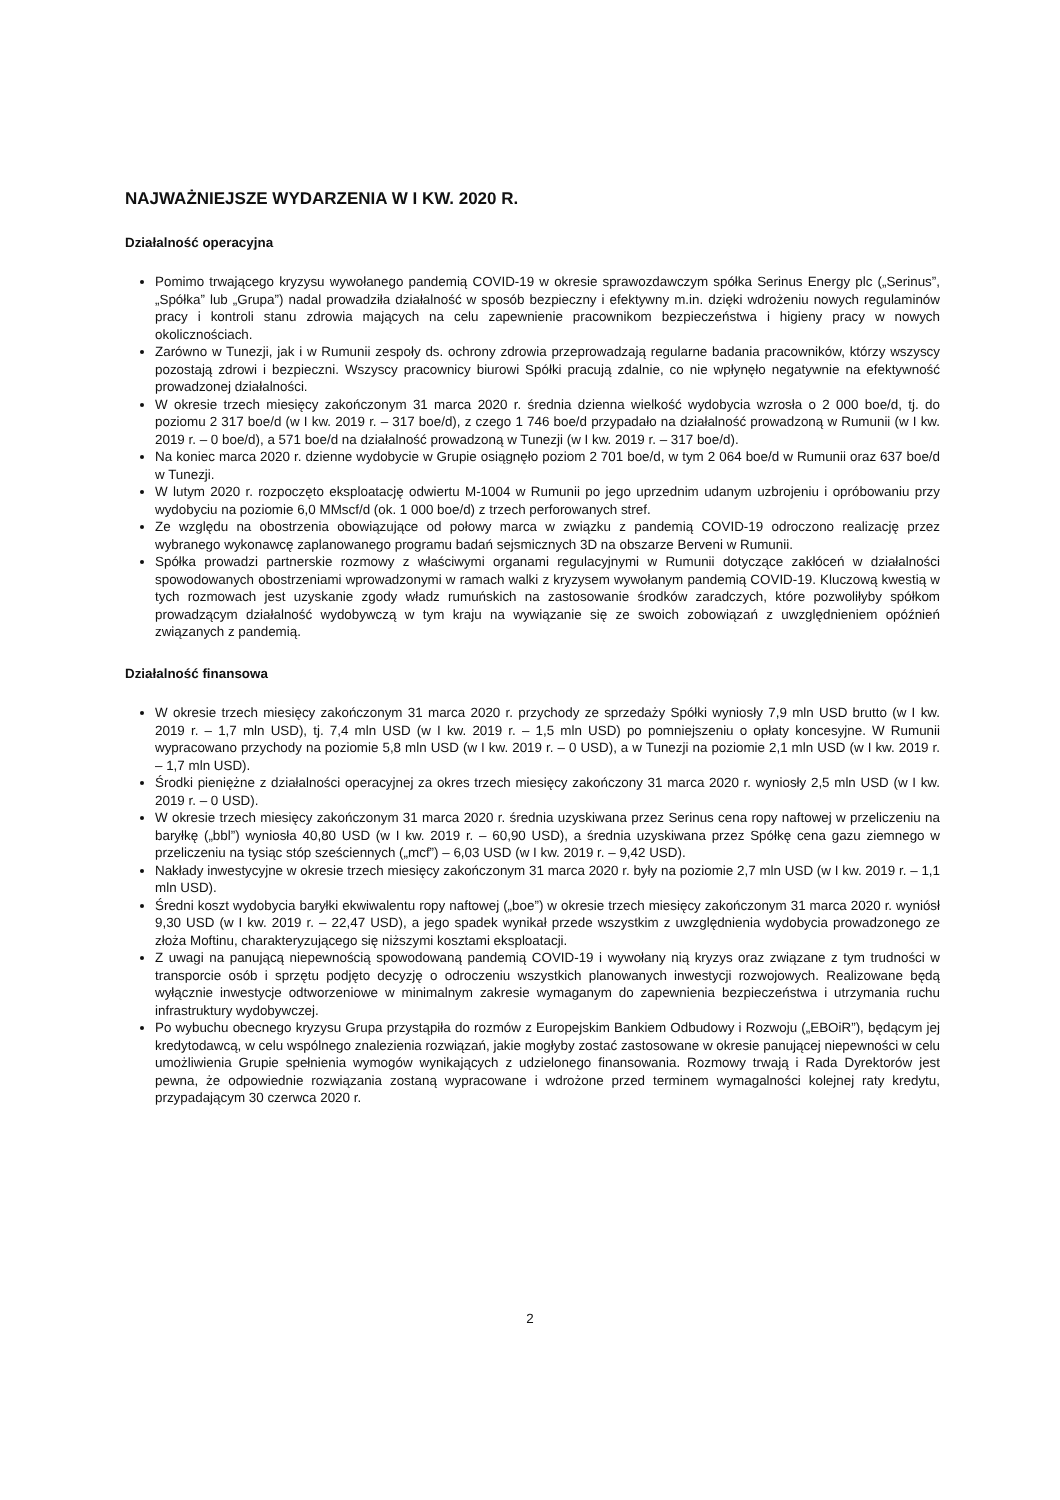NAJWAŻNIEJSZE WYDARZENIA W I KW. 2020 R.
Działalność operacyjna
Pomimo trwającego kryzysu wywołanego pandemią COVID-19 w okresie sprawozdawczym spółka Serinus Energy plc („Serinus”, „Spółka” lub „Grupa”) nadal prowadziła działalność w sposób bezpieczny i efektywny m.in. dzięki wdrożeniu nowych regulaminów pracy i kontroli stanu zdrowia mających na celu zapewnienie pracownikom bezpieczeństwa i higieny pracy w nowych okolicznościach.
Zarówno w Tunezji, jak i w Rumunii zespoły ds. ochrony zdrowia przeprowadzają regularne badania pracowników, którzy wszyscy pozostają zdrowi i bezpieczni. Wszyscy pracownicy biurowi Spółki pracują zdalnie, co nie wpłynęło negatywnie na efektywność prowadzonej działalności.
W okresie trzech miesięcy zakończonym 31 marca 2020 r. średnia dzienna wielkość wydobycia wzrosła o 2 000 boe/d, tj. do poziomu 2 317 boe/d (w I kw. 2019 r. – 317 boe/d), z czego 1 746 boe/d przypadało na działalność prowadzoną w Rumunii (w I kw. 2019 r. – 0 boe/d), a 571 boe/d na działalność prowadzoną w Tunezji (w I kw. 2019 r. – 317 boe/d).
Na koniec marca 2020 r. dzienne wydobycie w Grupie osiągnęło poziom 2 701 boe/d, w tym 2 064 boe/d w Rumunii oraz 637 boe/d w Tunezji.
W lutym 2020 r. rozpoczęto eksploatację odwiertu M-1004 w Rumunii po jego uprzednim udanym uzbrojeniu i opróbowaniu przy wydobyciu na poziomie 6,0 MMscf/d (ok. 1 000 boe/d) z trzech perforowanych stref.
Ze względu na obostrzenia obowiązujące od połowy marca w związku z pandemią COVID-19 odroczono realizację przez wybranego wykonawcę zaplanowanego programu badań sejsmicznych 3D na obszarze Berveni w Rumunii.
Spółka prowadzi partnerskie rozmowy z właściwymi organami regulacyjnymi w Rumunii dotyczące zakłóceń w działalności spowodowanych obostrzeniami wprowadzonymi w ramach walki z kryzysem wywołanym pandemią COVID-19. Kluczową kwestią w tych rozmowach jest uzyskanie zgody władz rumuńskich na zastosowanie środków zaradczych, które pozwoliłyby spółkom prowadzącym działalność wydobywczą w tym kraju na wywiązanie się ze swoich zobowiązań z uwzględnieniem opóźnień związanych z pandemią.
Działalność finansowa
W okresie trzech miesięcy zakończonym 31 marca 2020 r. przychody ze sprzedaży Spółki wyniosły 7,9 mln USD brutto (w I kw. 2019 r. – 1,7 mln USD), tj. 7,4 mln USD (w I kw. 2019 r. – 1,5 mln USD) po pomniejszeniu o opłaty koncesyjne. W Rumunii wypracowano przychody na poziomie 5,8 mln USD (w I kw. 2019 r. – 0 USD), a w Tunezji na poziomie 2,1 mln USD (w I kw. 2019 r. – 1,7 mln USD).
Środki pieniężne z działalności operacyjnej za okres trzech miesięcy zakończony 31 marca 2020 r. wyniosły 2,5 mln USD (w I kw. 2019 r. – 0 USD).
W okresie trzech miesięcy zakończonym 31 marca 2020 r. średnia uzyskiwana przez Serinus cena ropy naftowej w przeliczeniu na baryłkę („bbl”) wyniosła 40,80 USD (w I kw. 2019 r. – 60,90 USD), a średnia uzyskiwana przez Spółkę cena gazu ziemnego w przeliczeniu na tysiąc stóp sześciennych („mcf”) – 6,03 USD (w I kw. 2019 r. – 9,42 USD).
Nakłady inwestycyjne w okresie trzech miesięcy zakończonym 31 marca 2020 r. były na poziomie 2,7 mln USD (w I kw. 2019 r. – 1,1 mln USD).
Średni koszt wydobycia baryłki ekwiwalentu ropy naftowej („boe”) w okresie trzech miesięcy zakończonym 31 marca 2020 r. wyniósł 9,30 USD (w I kw. 2019 r. – 22,47 USD), a jego spadek wynikał przede wszystkim z uwzględnienia wydobycia prowadzonego ze złoża Moftinu, charakteryzującego się niższymi kosztami eksploatacji.
Z uwagi na panującą niepewnością spowodowaną pandemią COVID-19 i wywołany nią kryzys oraz związane z tym trudności w transporcie osób i sprzętu podjęto decyzję o odroczeniu wszystkich planowanych inwestycji rozwojowych. Realizowane będą wyłącznie inwestycje odtworzeniowe w minimalnym zakresie wymaganym do zapewnienia bezpieczeństwa i utrzymania ruchu infrastruktury wydobywczej.
Po wybuchu obecnego kryzysu Grupa przystąpiła do rozmów z Europejskim Bankiem Odbudowy i Rozwoju („EBOiR”), będącym jej kredytodawcą, w celu wspólnego znalezienia rozwiązań, jakie mogłyby zostać zastosowane w okresie panującej niepewności w celu umożliwienia Grupie spełnienia wymogów wynikających z udzielonego finansowania. Rozmowy trwają i Rada Dyrektorów jest pewna, że odpowiednie rozwiązania zostaną wypracowane i wdrożone przed terminem wymagalności kolejnej raty kredytu, przypadającym 30 czerwca 2020 r.
2